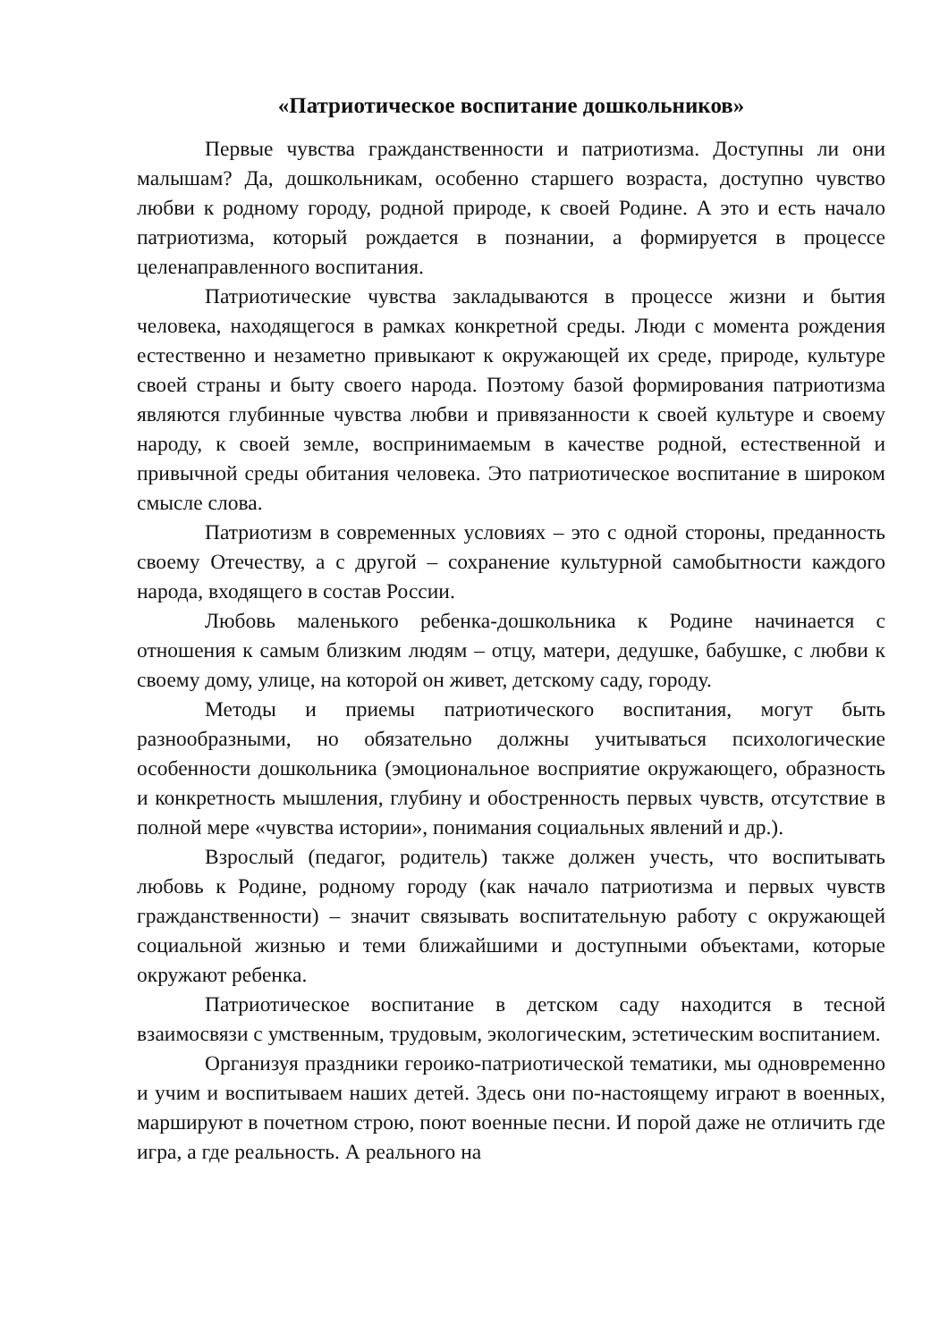«Патриотическое воспитание дошкольников»
Первые чувства гражданственности и патриотизма. Доступны ли они малышам? Да, дошкольникам, особенно старшего возраста, доступно чувство любви к родному городу, родной природе, к своей Родине. А это и есть начало патриотизма, который рождается в познании, а формируется в процессе целенаправленного воспитания.
Патриотические чувства закладываются в процессе жизни и бытия человека, находящегося в рамках конкретной среды. Люди с момента рождения естественно и незаметно привыкают к окружающей их среде, природе, культуре своей страны и быту своего народа. Поэтому базой формирования патриотизма являются глубинные чувства любви и привязанности к своей культуре и своему народу, к своей земле, воспринимаемым в качестве родной, естественной и привычной среды обитания человека. Это патриотическое воспитание в широком смысле слова.
Патриотизм в современных условиях – это с одной стороны, преданность своему Отечеству, а с другой – сохранение культурной самобытности каждого народа, входящего в состав России.
Любовь маленького ребенка-дошкольника к Родине начинается с отношения к самым близким людям – отцу, матери, дедушке, бабушке, с любви к своему дому, улице, на которой он живет, детскому саду, городу.
Методы и приемы патриотического воспитания, могут быть разнообразными, но обязательно должны учитываться психологические особенности дошкольника (эмоциональное восприятие окружающего, образность и конкретность мышления, глубину и обостренность первых чувств, отсутствие в полной мере «чувства истории», понимания социальных явлений и др.).
Взрослый (педагог, родитель) также должен учесть, что воспитывать любовь к Родине, родному городу (как начало патриотизма и первых чувств гражданственности) – значит связывать воспитательную работу с окружающей социальной жизнью и теми ближайшими и доступными объектами, которые окружают ребенка.
Патриотическое воспитание в детском саду находится в тесной взаимосвязи с умственным, трудовым, экологическим, эстетическим воспитанием.
Организуя праздники героико-патриотической тематики, мы одновременно и учим и воспитываем наших детей. Здесь они по-настоящему играют в военных, маршируют в почетном строю, поют военные песни. И порой даже не отличить где игра, а где реальность. А реального на